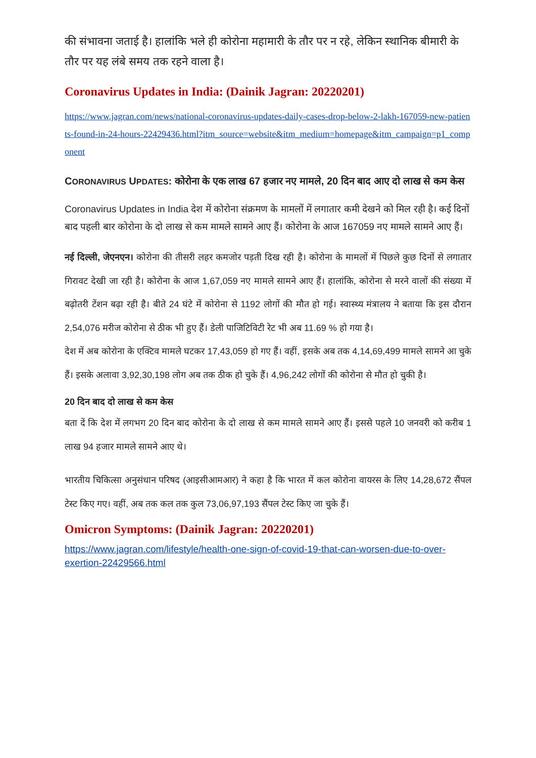की संभावना जताई है। हालांकि भले ही कोरोना महामारी के तौर पर न रहे, लेकिन स्थानिक बीमारी के तौर पर यह लंबे समय तक रहने वाला है।
Coronavirus Updates in India: (Dainik Jagran: 20220201)
https://www.jagran.com/news/national-coronavirus-updates-daily-cases-drop-below-2-lakh-167059-new-patients-found-in-24-hours-22429436.html?itm_source=website&itm_medium=homepage&itm_campaign=p1_component
CORONAVIRUS UPDATES: कोरोना के एक लाख 67 हजार नए मामले, 20 दिन बाद आए दो लाख से कम केस
Coronavirus Updates in India देश में कोरोना संक्रमण के मामलों में लगातार कमी देखने को मिल रही है। कई दिनों बाद पहली बार कोरोना के दो लाख से कम मामले सामने आए हैं। कोरोना के आज 167059 नए मामले सामने आए हैं।
नई दिल्ली, जेएनएन। कोरोना की तीसरी लहर कमजोर पड़ती दिख रही है। कोरोना के मामलों में पिछले कुछ दिनों से लगातार गिरावट देखी जा रही है। कोरोना के आज 1,67,059 नए मामले सामने आए हैं। हालांकि, कोरोना से मरने वालों की संख्या में बढ़ोतरी टेंशन बढ़ा रही है। बीते 24 घंटे में कोरोना से 1192 लोगों की मौत हो गई। स्वास्थ्य मंत्रालय ने बताया कि इस दौरान 2,54,076 मरीज कोरोना से ठीक भी हुए हैं। डेली पाजिटिविटी रेट भी अब 11.69 % हो गया है।
देश में अब कोरोना के एक्टिव मामले घटकर 17,43,059 हो गए हैं। वहीं, इसके अब तक 4,14,69,499 मामले सामने आ चुके हैं। इसके अलावा 3,92,30,198 लोग अब तक ठीक हो चुके हैं। 4,96,242 लोगों की कोरोना से मौत हो चुकी है।
20 दिन बाद दो लाख से कम केस
बता दें कि देश में लगभग 20 दिन बाद कोरोना के दो लाख से कम मामले सामने आए हैं। इससे पहले 10 जनवरी को करीब 1 लाख 94 हजार मामले सामने आए थे।
भारतीय चिकित्सा अनुसंधान परिषद (आइसीआमआर) ने कहा है कि भारत में कल कोरोना वायरस के लिए 14,28,672 सैंपल टेस्ट किए गए। वहीं, अब तक कल तक कुल 73,06,97,193 सैंपल टेस्ट किए जा चुके हैं।
Omicron Symptoms: (Dainik Jagran: 20220201)
https://www.jagran.com/lifestyle/health-one-sign-of-covid-19-that-can-worsen-due-to-over-exertion-22429566.html